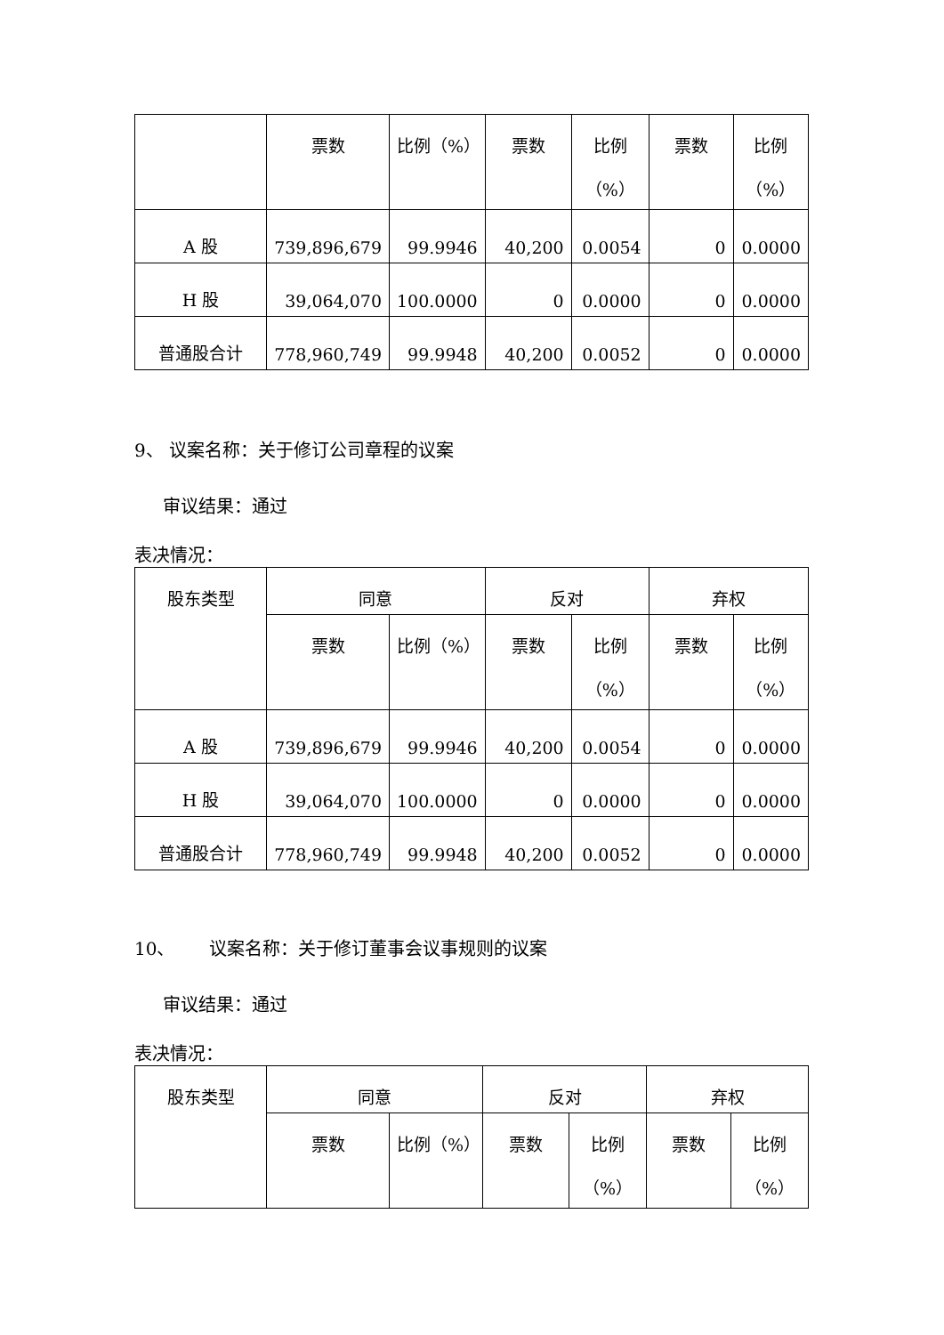| | 票数 | 比例（%） | 票数 | 比例 （%） | 票数 | 比例 （%） |
| --- | --- | --- | --- | --- | --- | --- |
| A 股 | 739,896,679 | 99.9946 | 40,200 | 0.0054 | 0 | 0.0000 |
| H 股 | 39,064,070 | 100.0000 | 0 | 0.0000 | 0 | 0.0000 |
| 普通股合计 | 778,960,749 | 99.9948 | 40,200 | 0.0052 | 0 | 0.0000 |
9、 议案名称：关于修订公司章程的议案
审议结果：通过
表决情况：
| 股东类型 | 同意 | | 反对 | | 弃权 | |
| --- | --- | --- | --- | --- | --- | --- |
| | 票数 | 比例（%） | 票数 | 比例 （%） | 票数 | 比例 （%） |
| A 股 | 739,896,679 | 99.9946 | 40,200 | 0.0054 | 0 | 0.0000 |
| H 股 | 39,064,070 | 100.0000 | 0 | 0.0000 | 0 | 0.0000 |
| 普通股合计 | 778,960,749 | 99.9948 | 40,200 | 0.0052 | 0 | 0.0000 |
10、 议案名称：关于修订董事会议事规则的议案
审议结果：通过
表决情况：
| 股东类型 | 同意 | | 反对 | | 弃权 | |
| --- | --- | --- | --- | --- | --- | --- |
| | 票数 | 比例（%） | 票数 | 比例 （%） | 票数 | 比例 （%） |